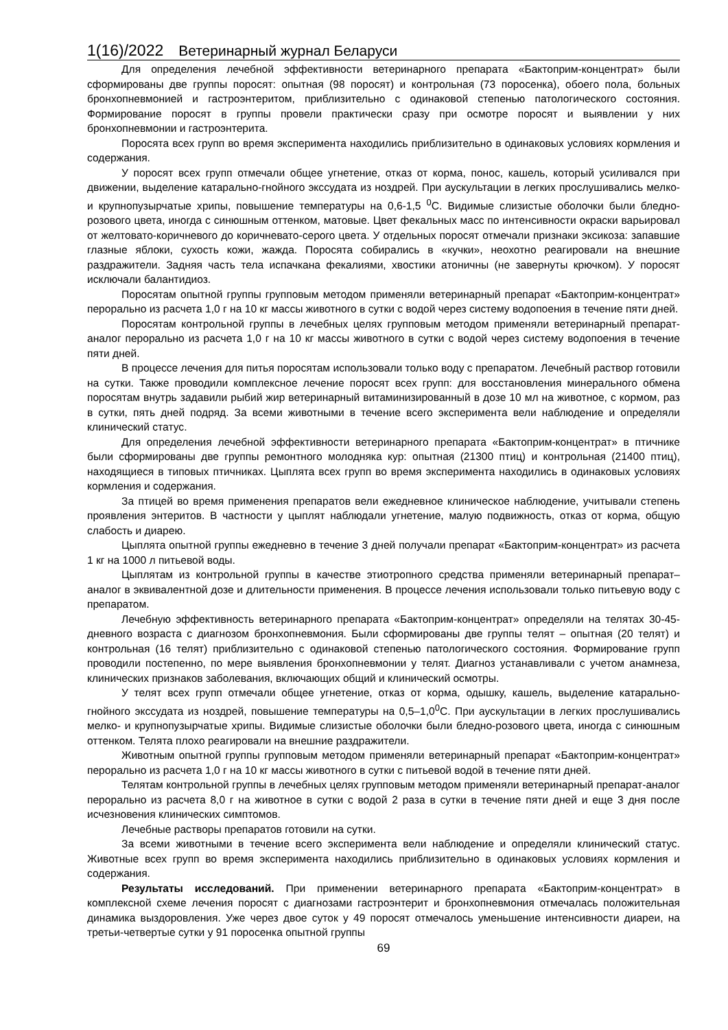1(16)/2022 Ветеринарный журнал Беларуси
Для определения лечебной эффективности ветеринарного препарата «Бактоприм-концентрат» были сформированы две группы поросят: опытная (98 поросят) и контрольная (73 поросенка), обоего пола, больных бронхопневмонией и гастроэнтеритом, приблизительно с одинаковой степенью патологического состояния. Формирование поросят в группы провели практически сразу при осмотре поросят и выявлении у них бронхопневмонии и гастроэнтерита.
Поросята всех групп во время эксперимента находились приблизительно в одинаковых условиях кормления и содержания.
У поросят всех групп отмечали общее угнетение, отказ от корма, понос, кашель, который усиливался при движении, выделение катарально-гнойного экссудата из ноздрей. При аускультации в легких прослушивались мелко- и крупнопузырчатые хрипы, повышение температуры на 0,6-1,5 <sup>0</sup>С. Видимые слизистые оболочки были бледно-розового цвета, иногда с синюшным оттенком, матовые. Цвет фекальных масс по интенсивности окраски варьировал от желтовато-коричневого до коричневато-серого цвета. У отдельных поросят отмечали признаки эксикоза: запавшие глазные яблоки, сухость кожи, жажда. Поросята собирались в «кучки», неохотно реагировали на внешние раздражители. Задняя часть тела испачкана фекалиями, хвостики атоничны (не завернуты крючком). У поросят исключали балантидиоз.
Поросятам опытной группы групповым методом применяли ветеринарный препарат «Бактоприм-концентрат» перорально из расчета 1,0 г на 10 кг массы животного в сутки с водой через систему водопоения в течение пяти дней.
Поросятам контрольной группы в лечебных целях групповым методом применяли ветеринарный препарат-аналог перорально из расчета 1,0 г на 10 кг массы животного в сутки с водой через систему водопоения в течение пяти дней.
В процессе лечения для питья поросятам использовали только воду с препаратом. Лечебный раствор готовили на сутки. Также проводили комплексное лечение поросят всех групп: для восстановления минерального обмена поросятам внутрь задавили рыбий жир ветеринарный витаминизированный в дозе 10 мл на животное, с кормом, раз в сутки, пять дней подряд. За всеми животными в течение всего эксперимента вели наблюдение и определяли клинический статус.
Для определения лечебной эффективности ветеринарного препарата «Бактоприм-концентрат» в птичнике были сформированы две группы ремонтного молодняка кур: опытная (21300 птиц) и контрольная (21400 птиц), находящиеся в типовых птичниках. Цыплята всех групп во время эксперимента находились в одинаковых условиях кормления и содержания.
За птицей во время применения препаратов вели ежедневное клиническое наблюдение, учитывали степень проявления энтеритов. В частности у цыплят наблюдали угнетение, малую подвижность, отказ от корма, общую слабость и диарею.
Цыплята опытной группы ежедневно в течение 3 дней получали препарат «Бактоприм-концентрат» из расчета 1 кг на 1000 л питьевой воды.
Цыплятам из контрольной группы в качестве этиотропного средства применяли ветеринарный препарат–аналог в эквивалентной дозе и длительности применения. В процессе лечения использовали только питьевую воду с препаратом.
Лечебную эффективность ветеринарного препарата «Бактоприм-концентрат» определяли на телятах 30-45-дневного возраста с диагнозом бронхопневмония. Были сформированы две группы телят – опытная (20 телят) и контрольная (16 телят) приблизительно с одинаковой степенью патологического состояния. Формирование групп проводили постепенно, по мере выявления бронхопневмонии у телят. Диагноз устанавливали с учетом анамнеза, клинических признаков заболевания, включающих общий и клинический осмотры.
У телят всех групп отмечали общее угнетение, отказ от корма, одышку, кашель, выделение катарально-гнойного экссудата из ноздрей, повышение температуры на 0,5–1,0<sup>0</sup>С. При аускультации в легких прослушивались мелко- и крупнопузырчатые хрипы. Видимые слизистые оболочки были бледно-розового цвета, иногда с синюшным оттенком. Телята плохо реагировали на внешние раздражители.
Животным опытной группы групповым методом применяли ветеринарный препарат «Бактоприм-концентрат» перорально из расчета 1,0 г на 10 кг массы животного в сутки с питьевой водой в течение пяти дней.
Телятам контрольной группы в лечебных целях групповым методом применяли ветеринарный препарат-аналог перорально из расчета 8,0 г на животное в сутки с водой 2 раза в сутки в течение пяти дней и еще 3 дня после исчезновения клинических симптомов.
Лечебные растворы препаратов готовили на сутки.
За всеми животными в течение всего эксперимента вели наблюдение и определяли клинический статус. Животные всех групп во время эксперимента находились приблизительно в одинаковых условиях кормления и содержания.
Результаты исследований. При применении ветеринарного препарата «Бактоприм-концентрат» в комплексной схеме лечения поросят с диагнозами гастроэнтерит и бронхопневмония отмечалась положительная динамика выздоровления. Уже через двое суток у 49 поросят отмечалось уменьшение интенсивности диареи, на третьи-четвертые сутки у 91 поросенка опытной группы
69